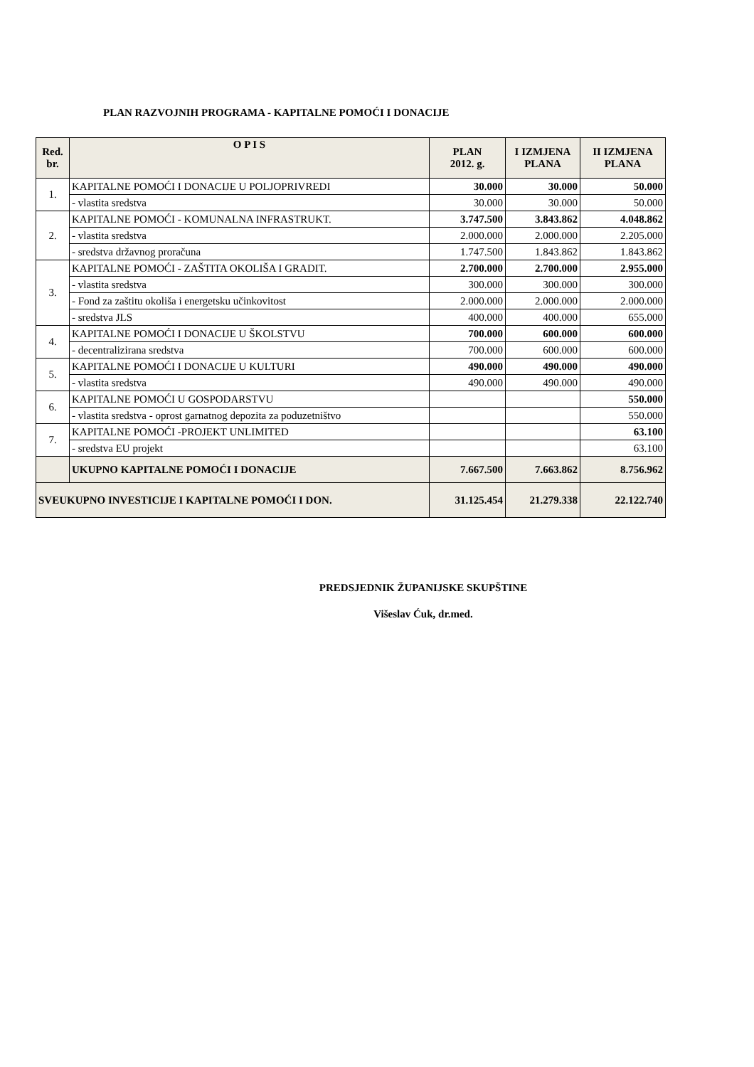PLAN RAZVOJNIH PROGRAMA - KAPITALNE POMOĆI I DONACIJE
| Red. br. | O P I S | PLAN 2012. g. | I IZMJENA PLANA | II IZMJENA PLANA |
| --- | --- | --- | --- | --- |
| 1. | KAPITALNE POMOĆI I DONACIJE U POLJOPRIVREDI | 30.000 | 30.000 | 50.000 |
| | - vlastita sredstva | 30.000 | 30.000 | 50.000 |
| 2. | KAPITALNE POMOĆI - KOMUNALNA INFRASTRUKT. | 3.747.500 | 3.843.862 | 4.048.862 |
| | - vlastita sredstva | 2.000.000 | 2.000.000 | 2.205.000 |
| | - sredstva državnog proračuna | 1.747.500 | 1.843.862 | 1.843.862 |
| 3. | KAPITALNE POMOĆI - ZAŠTITA OKOLIŠA I GRADIT. | 2.700.000 | 2.700.000 | 2.955.000 |
| | - vlastita sredstva | 300.000 | 300.000 | 300.000 |
| | - Fond za zaštitu okoliša i energetsku učinkovitost | 2.000.000 | 2.000.000 | 2.000.000 |
| | - sredstva JLS | 400.000 | 400.000 | 655.000 |
| 4. | KAPITALNE POMOĆI I DONACIJE U ŠKOLSTVU | 700.000 | 600.000 | 600.000 |
| | - decentralizirana sredstva | 700.000 | 600.000 | 600.000 |
| 5. | KAPITALNE POMOĆI I DONACIJE U KULTURI | 490.000 | 490.000 | 490.000 |
| | - vlastita sredstva | 490.000 | 490.000 | 490.000 |
| 6. | KAPITALNE POMOĆI U GOSPODARSTVU | | | 550.000 |
| | - vlastita sredstva - oprost garnatnog depozita za poduzetništvo | | | 550.000 |
| 7. | KAPITALNE POMOĆI -PROJEKT UNLIMITED | | | 63.100 |
| | - sredstva EU projekt | | | 63.100 |
| | UKUPNO KAPITALNE POMOĆI I DONACIJE | 7.667.500 | 7.663.862 | 8.756.962 |
| SVEUKUPNO INVESTICIJE I KAPITALNE POMOĆI I DON. | | 31.125.454 | 21.279.338 | 22.122.740 |
PREDSJEDNIK ŽUPANIJSKE SKUPŠTINE
Višeslav Ćuk, dr.med.